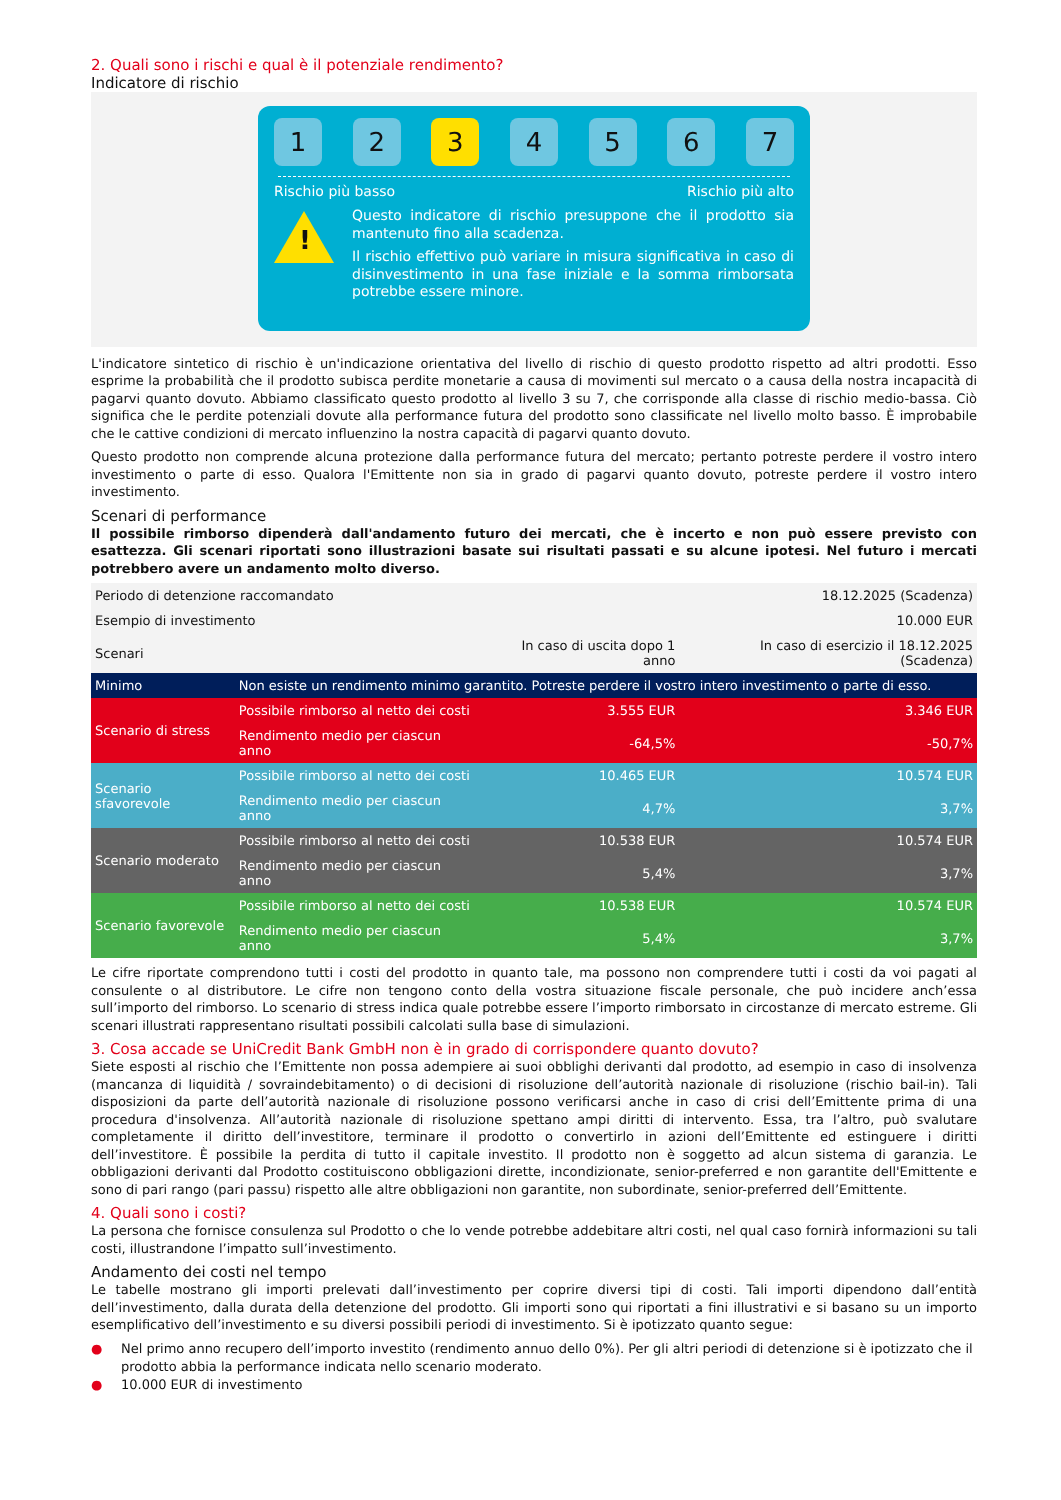2. Quali sono i rischi e qual è il potenziale rendimento?
Indicatore di rischio
1 2 3 4 5 6 7
Rischio più basso Rischio più alto
!
Questo indicatore di rischio presuppone che il prodotto sia mantenuto fino alla scadenza.
Il rischio effettivo può variare in misura significativa in caso di disinvestimento in una fase iniziale e la somma rimborsata potrebbe essere minore.
L'indicatore sintetico di rischio è un'indicazione orientativa del livello di rischio di questo prodotto rispetto ad altri prodotti. Esso esprime la probabilità che il prodotto subisca perdite monetarie a causa di movimenti sul mercato o a causa della nostra incapacità di pagarvi quanto dovuto. Abbiamo classificato questo prodotto al livello 3 su 7, che corrisponde alla classe di rischio medio-bassa. Ciò significa che le perdite potenziali dovute alla performance futura del prodotto sono classificate nel livello molto basso. È improbabile che le cattive condizioni di mercato influenzino la nostra capacità di pagarvi quanto dovuto.
Questo prodotto non comprende alcuna protezione dalla performance futura del mercato; pertanto potreste perdere il vostro intero investimento o parte di esso. Qualora l'Emittente non sia in grado di pagarvi quanto dovuto, potreste perdere il vostro intero investimento.
Scenari di performance
Il possibile rimborso dipenderà dall'andamento futuro dei mercati, che è incerto e non può essere previsto con esattezza. Gli scenari riportati sono illustrazioni basate sui risultati passati e su alcune ipotesi. Nel futuro i mercati potrebbero avere un andamento molto diverso.
| Periodo di detenzione raccomandato | | | 18.12.2025 (Scadenza) |
| Esempio di investimento | | | 10.000 EUR |
| Scenari | | In caso di uscita dopo 1 anno | In caso di esercizio il 18.12.2025 (Scadenza) |
| Minimo | Non esiste un rendimento minimo garantito. Potreste perdere il vostro intero investimento o parte di esso. | | |
| Scenario di stress | Possibile rimborso al netto dei costi | 3.555 EUR | 3.346 EUR |
| | Rendimento medio per ciascun anno | -64,5% | -50,7% |
| Scenario sfavorevole | Possibile rimborso al netto dei costi | 10.465 EUR | 10.574 EUR |
| | Rendimento medio per ciascun anno | 4,7% | 3,7% |
| Scenario moderato | Possibile rimborso al netto dei costi | 10.538 EUR | 10.574 EUR |
| | Rendimento medio per ciascun anno | 5,4% | 3,7% |
| Scenario favorevole | Possibile rimborso al netto dei costi | 10.538 EUR | 10.574 EUR |
| | Rendimento medio per ciascun anno | 5,4% | 3,7% |
Le cifre riportate comprendono tutti i costi del prodotto in quanto tale, ma possono non comprendere tutti i costi da voi pagati al consulente o al distributore. Le cifre non tengono conto della vostra situazione fiscale personale, che può incidere anch’essa sull’importo del rimborso. Lo scenario di stress indica quale potrebbe essere l’importo rimborsato in circostanze di mercato estreme. Gli scenari illustrati rappresentano risultati possibili calcolati sulla base di simulazioni.
3. Cosa accade se UniCredit Bank GmbH non è in grado di corrispondere quanto dovuto?
Siete esposti al rischio che l’Emittente non possa adempiere ai suoi obblighi derivanti dal prodotto, ad esempio in caso di insolvenza (mancanza di liquidità / sovraindebitamento) o di decisioni di risoluzione dell’autorità nazionale di risoluzione (rischio bail-in). Tali disposizioni da parte dell’autorità nazionale di risoluzione possono verificarsi anche in caso di crisi dell’Emittente prima di una procedura d'insolvenza. All’autorità nazionale di risoluzione spettano ampi diritti di intervento. Essa, tra l’altro, può svalutare completamente il diritto dell’investitore, terminare il prodotto o convertirlo in azioni dell’Emittente ed estinguere i diritti dell’investitore. È possibile la perdita di tutto il capitale investito. Il prodotto non è soggetto ad alcun sistema di garanzia. Le obbligazioni derivanti dal Prodotto costituiscono obbligazioni dirette, incondizionate, senior-preferred e non garantite dell'Emittente e sono di pari rango (pari passu) rispetto alle altre obbligazioni non garantite, non subordinate, senior-preferred dell’Emittente.
4. Quali sono i costi?
La persona che fornisce consulenza sul Prodotto o che lo vende potrebbe addebitare altri costi, nel qual caso fornirà informazioni su tali costi, illustrandone l’impatto sull’investimento.
Andamento dei costi nel tempo
Le tabelle mostrano gli importi prelevati dall’investimento per coprire diversi tipi di costi. Tali importi dipendono dall’entità dell’investimento, dalla durata della detenzione del prodotto. Gli importi sono qui riportati a fini illustrativi e si basano su un importo esemplificativo dell’investimento e su diversi possibili periodi di investimento. Si è ipotizzato quanto segue:
● Nel primo anno recupero dell’importo investito (rendimento annuo dello 0%). Per gli altri periodi di detenzione si è ipotizzato che il prodotto abbia la performance indicata nello scenario moderato.
● 10.000 EUR di investimento